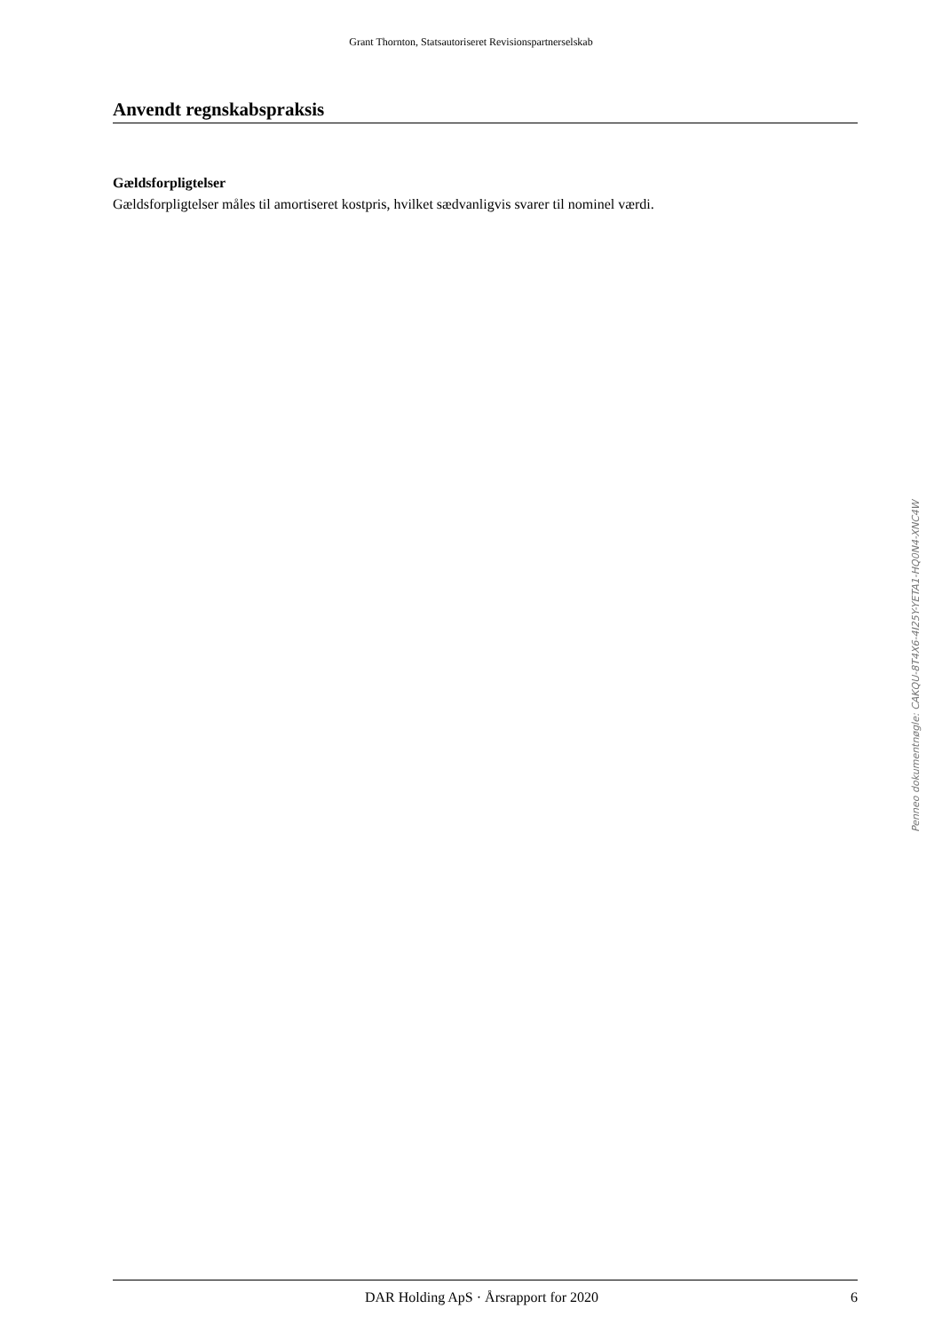Grant Thornton, Statsautoriseret Revisionspartnerselskab
Anvendt regnskabspraksis
Gældsforpligtelser
Gældsforpligtelser måles til amortiseret kostpris, hvilket sædvanligvis svarer til nominel værdi.
Penneo dokumentnøgle: CAKQU-8T4X6-4I25Y-YETA1-HQ0N4-XNC4W
DAR Holding ApS · Årsrapport for 2020 6